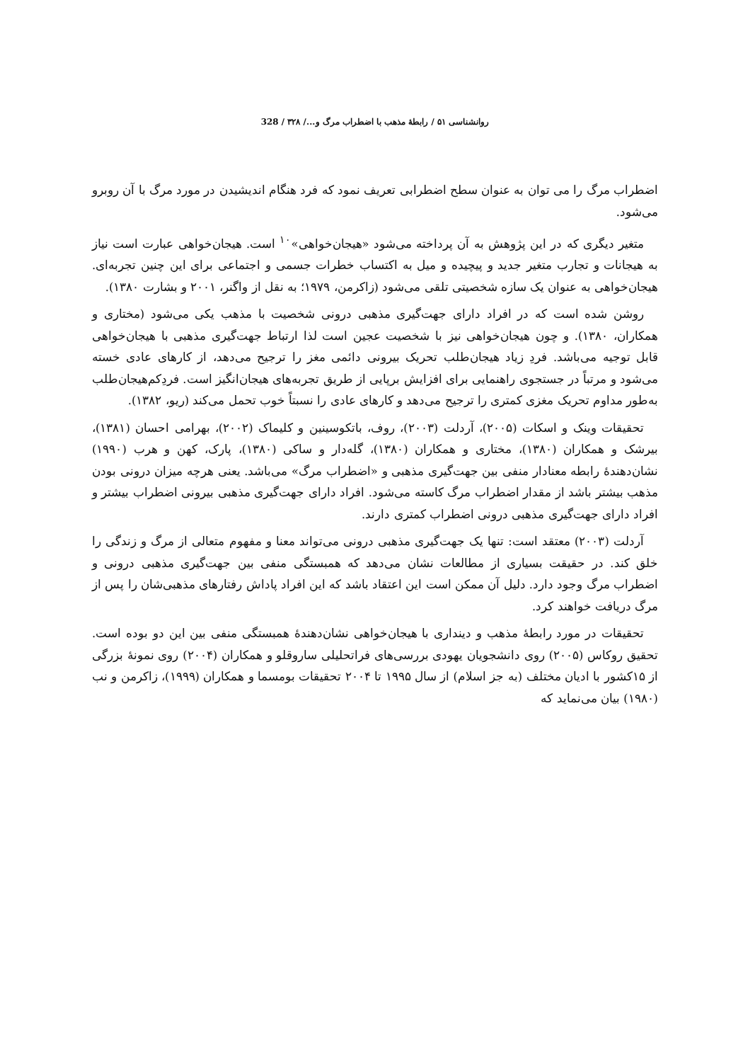روانشناسی ۵۱ / رابطهٔ مذهب با اضطراب مرگ و.../ ۳۲۸ / 328
اضطراب مرگ را می توان به عنوان سطح اضطرابی تعریف نمود که فرد هنگام اندیشیدن در مورد مرگ با آن روبرو می‌شود.
متغیر دیگری که در این پژوهش به آن پرداخته می‌شود «هیجان‌خواهی»<sup>۱۰</sup> است. هیجان‌خواهی عبارت است نیاز به هیجانات و تجارب متغیر جدید و پیچیده و میل به اکتساب خطرات جسمی و اجتماعی برای این چنین تجربه‌ای. هیجان‌خواهی به عنوان یک سازه شخصیتی تلقی می‌شود (زاکرمن، ۱۹۷۹؛ به نقل از واگنر، ۲۰۰۱ و بشارت ۱۳۸۰).
روشن شده است که در افراد دارای جهت‌گیری مذهبی درونی شخصیت با مذهب یکی می‌شود (مختاری و همکاران، ۱۳۸۰). و چون هیجان‌خواهی نیز با شخصیت عجین است لذا ارتباط جهت‌گیری مذهبی با هیجان‌خواهی قابل توجیه می‌باشد. فردِ زیاد هیجان‌طلب تحریک بیرونی دائمی مغز را ترجیح می‌دهد، از کارهای عادی خسته می‌شود و مرتباً در جستجوی راهنمایی برای افزایش برپایی از طریق تجربه‌های هیجان‌انگیز است. فردِکم‌هیجان‌طلب به‌طور مداوم تحریک مغزی کمتری را ترجیح می‌دهد و کارهای عادی را نسبتاً خوب تحمل می‌کند (ریو، ۱۳۸۲).
تحقیقات وینک و اسکات (۲۰۰۵)، آردلت (۲۰۰۳)، روف، باتکوسینین و کلیماک (۲۰۰۲)، بهرامی احسان (۱۳۸۱)، بیرشک و همکاران (۱۳۸۰)، مختاری و همکاران (۱۳۸۰)، گله‌دار و ساکی (۱۳۸۰)، پارک، کهن و هرب (۱۹۹۰) نشان‌دهندهٔ رابطه معنادار منفی بین جهت‌گیری مذهبی و «اضطراب مرگ» می‌باشد. یعنی هرچه میزان درونی بودن مذهب بیشتر باشد از مقدار اضطراب مرگ کاسته می‌شود. افراد دارای جهت‌گیری مذهبی بیرونی اضطراب بیشتر و افراد دارای جهت‌گیری مذهبی درونی اضطراب کمتری دارند.
آردلت (۲۰۰۳) معتقد است: تنها یک جهت‌گیری مذهبی درونی می‌تواند معنا و مفهوم متعالی از مرگ و زندگی را خلق کند. در حقیقت بسیاری از مطالعات نشان می‌دهد که همبستگی منفی بین جهت‌گیری مذهبی درونی و اضطراب مرگ وجود دارد. دلیل آن ممکن است این اعتقاد باشد که این افراد پاداش رفتارهای مذهبی‌شان را پس از مرگ دریافت خواهند کرد.
تحقیقات در مورد رابطهٔ مذهب و دینداری با هیجان‌خواهی نشان‌دهندهٔ همبستگی منفی بین این دو بوده است. تحقیق روکاس (۲۰۰۵) روی دانشجویان یهودی بررسی‌های فراتحلیلی ساروقلو و همکاران (۲۰۰۴) روی نمونهٔ بزرگی از ۱۵کشور با ادیان مختلف (به جز اسلام) از سال ۱۹۹۵ تا ۲۰۰۴ تحقیقات بومسما و همکاران (۱۹۹۹)، زاکرمن و نب (۱۹۸۰) بیان می‌نماید که